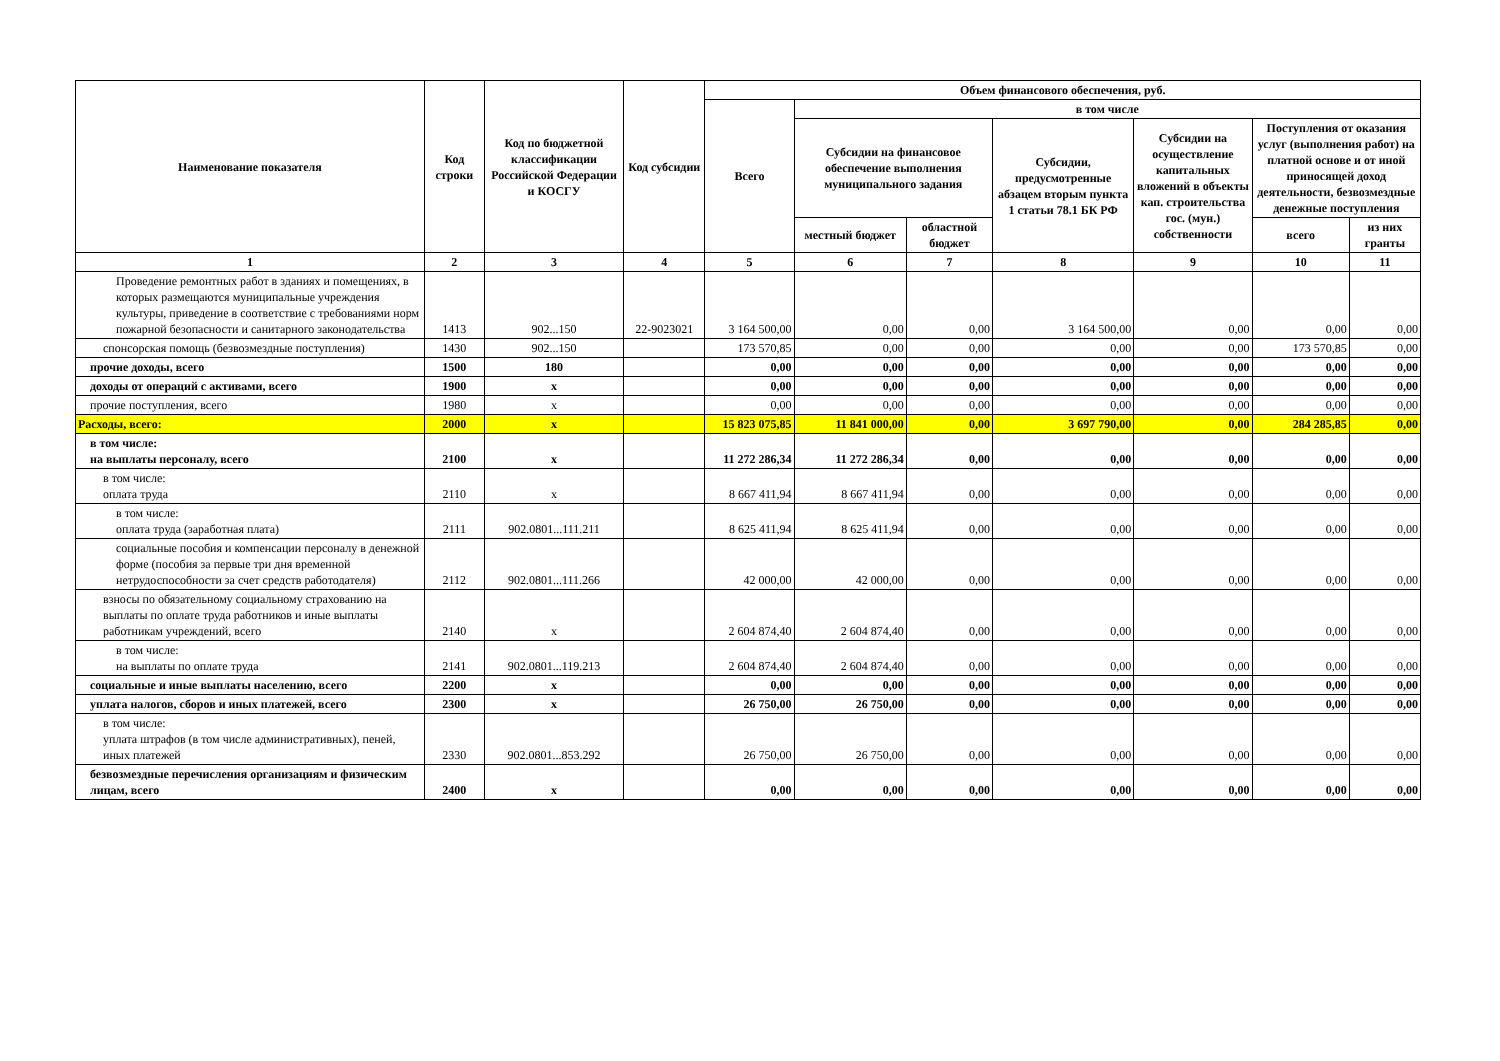| Наименование показателя | Код строки | Код по бюджетной классификации Российской Федерации и КОСГУ | Код субсидии | Объем финансового обеспечения, руб. | | | | | | |
| --- | --- | --- | --- | --- | --- | --- | --- | --- | --- | --- |
| | | | | Всего | в том числе | | | | | |
| | | | | | Субсидии на финансовое обеспечение выполнения муниципального задания | | Субсидии, предусмотренные абзацем вторым пункта 1 статьи 78.1 БК РФ | Субсидии на осуществление капитальных вложений в объекты кап. строительства гос. (мун.) собственности | Поступления от оказания услуг (выполнения работ) на платной основе и от иной приносящей доход деятельности, безвозмездные денежные поступления | |
| | | | | | местный бюджет | областной бюджет | | | всего | из них гранты |
| 1 | 2 | 3 | 4 | 5 | 6 | 7 | 8 | 9 | 10 | 11 |
| Проведение ремонтных работ в зданиях и помещениях, в которых размещаются муниципальные учреждения культуры, приведение в соответствие с требованиями норм пожарной безопасности и санитарного законодательства | 1413 | 902...150 | 22-9023021 | 3 164 500,00 | 0,00 | 0,00 | 3 164 500,00 | 0,00 | 0,00 | 0,00 |
| спонсорская помощь (безвозмездные поступления) | 1430 | 902...150 | | 173 570,85 | 0,00 | 0,00 | 0,00 | 0,00 | 173 570,85 | 0,00 |
| прочие доходы, всего | 1500 | 180 | | 0,00 | 0,00 | 0,00 | 0,00 | 0,00 | 0,00 | 0,00 |
| доходы от операций с активами, всего | 1900 | x | | 0,00 | 0,00 | 0,00 | 0,00 | 0,00 | 0,00 | 0,00 |
| прочие поступления, всего | 1980 | x | | 0,00 | 0,00 | 0,00 | 0,00 | 0,00 | 0,00 | 0,00 |
| Расходы, всего: | 2000 | x | | 15 823 075,85 | 11 841 000,00 | 0,00 | 3 697 790,00 | 0,00 | 284 285,85 | 0,00 |
| в том числе: на выплаты персоналу, всего | 2100 | x | | 11 272 286,34 | 11 272 286,34 | 0,00 | 0,00 | 0,00 | 0,00 | 0,00 |
| в том числе: оплата труда | 2110 | x | | 8 667 411,94 | 8 667 411,94 | 0,00 | 0,00 | 0,00 | 0,00 | 0,00 |
| в том числе: оплата труда (заработная плата) | 2111 | 902.0801...111.211 | | 8 625 411,94 | 8 625 411,94 | 0,00 | 0,00 | 0,00 | 0,00 | 0,00 |
| социальные пособия и компенсации персоналу в денежной форме (пособия за первые три дня временной нетрудоспособности за счет средств работодателя) | 2112 | 902.0801...111.266 | | 42 000,00 | 42 000,00 | 0,00 | 0,00 | 0,00 | 0,00 | 0,00 |
| взносы по обязательному социальному страхованию на выплаты по оплате труда работников и иные выплаты работникам учреждений, всего | 2140 | x | | 2 604 874,40 | 2 604 874,40 | 0,00 | 0,00 | 0,00 | 0,00 | 0,00 |
| в том числе: на выплаты по оплате труда | 2141 | 902.0801...119.213 | | 2 604 874,40 | 2 604 874,40 | 0,00 | 0,00 | 0,00 | 0,00 | 0,00 |
| социальные и иные выплаты населению, всего | 2200 | x | | 0,00 | 0,00 | 0,00 | 0,00 | 0,00 | 0,00 | 0,00 |
| уплата налогов, сборов и иных платежей, всего | 2300 | x | | 26 750,00 | 26 750,00 | 0,00 | 0,00 | 0,00 | 0,00 | 0,00 |
| в том числе: уплата штрафов (в том числе административных), пеней, иных платежей | 2330 | 902.0801...853.292 | | 26 750,00 | 26 750,00 | 0,00 | 0,00 | 0,00 | 0,00 | 0,00 |
| безвозмездные перечисления организациям и физическим лицам, всего | 2400 | x | | 0,00 | 0,00 | 0,00 | 0,00 | 0,00 | 0,00 | 0,00 |